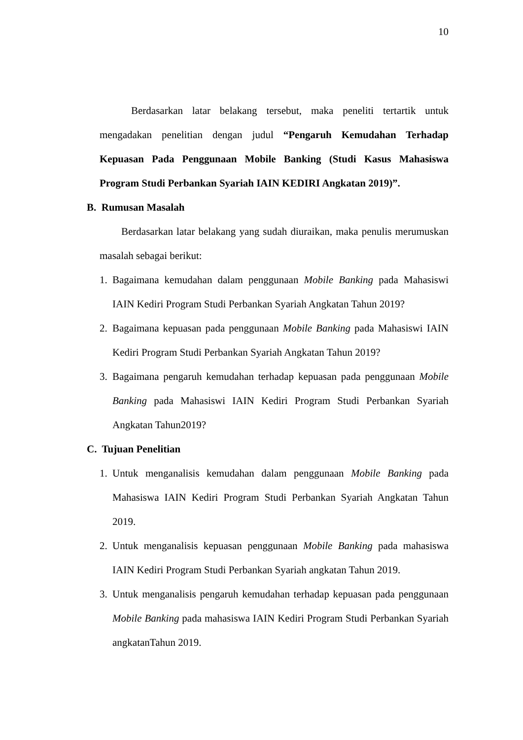10
Berdasarkan latar belakang tersebut, maka peneliti tertartik untuk mengadakan penelitian dengan judul “Pengaruh Kemudahan Terhadap Kepuasan Pada Penggunaan Mobile Banking (Studi Kasus Mahasiswa Program Studi Perbankan Syariah IAIN KEDIRI Angkatan 2019)”.
B. Rumusan Masalah
Berdasarkan latar belakang yang sudah diuraikan, maka penulis merumuskan masalah sebagai berikut:
1. Bagaimana kemudahan dalam penggunaan Mobile Banking pada Mahasiswi IAIN Kediri Program Studi Perbankan Syariah Angkatan Tahun 2019?
2. Bagaimana kepuasan pada penggunaan Mobile Banking pada Mahasiswi IAIN Kediri Program Studi Perbankan Syariah Angkatan Tahun 2019?
3. Bagaimana pengaruh kemudahan terhadap kepuasan pada penggunaan Mobile Banking pada Mahasiswi IAIN Kediri Program Studi Perbankan Syariah Angkatan Tahun2019?
C. Tujuan Penelitian
1. Untuk menganalisis kemudahan dalam penggunaan Mobile Banking pada Mahasiswa IAIN Kediri Program Studi Perbankan Syariah Angkatan Tahun 2019.
2. Untuk menganalisis kepuasan penggunaan Mobile Banking pada mahasiswa IAIN Kediri Program Studi Perbankan Syariah angkatan Tahun 2019.
3. Untuk menganalisis pengaruh kemudahan terhadap kepuasan pada penggunaan Mobile Banking pada mahasiswa IAIN Kediri Program Studi Perbankan Syariah angkatanTahun 2019.